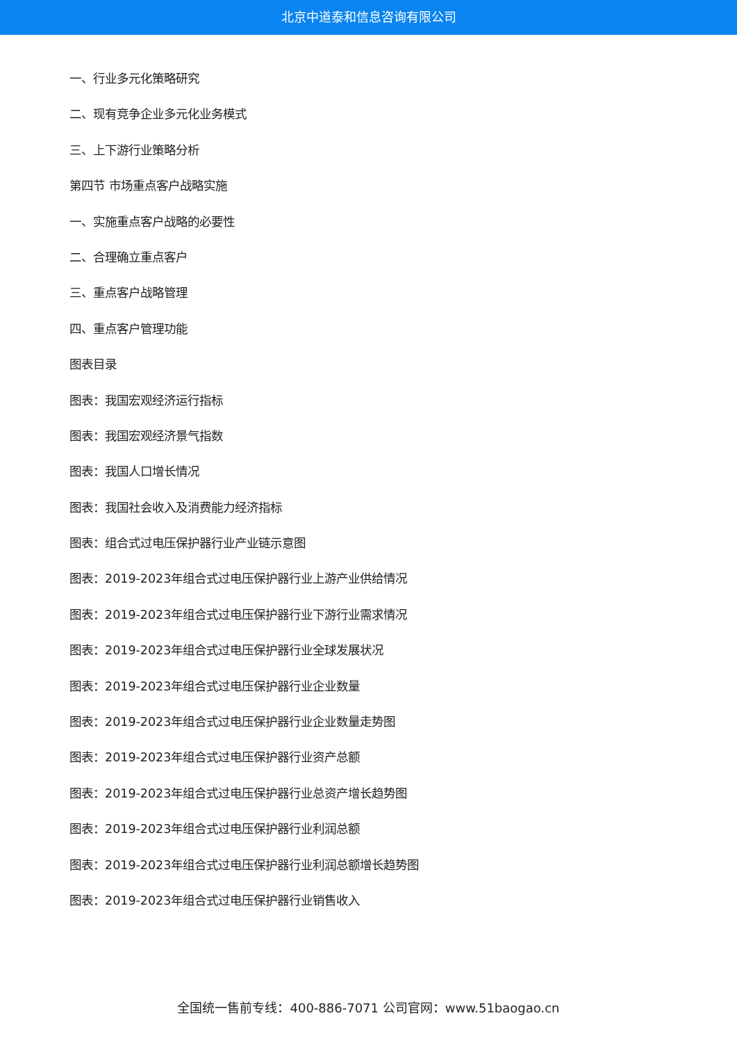北京中道泰和信息咨询有限公司
一、行业多元化策略研究
二、现有竞争企业多元化业务模式
三、上下游行业策略分析
第四节 市场重点客户战略实施
一、实施重点客户战略的必要性
二、合理确立重点客户
三、重点客户战略管理
四、重点客户管理功能
图表目录
图表：我国宏观经济运行指标
图表：我国宏观经济景气指数
图表：我国人口增长情况
图表：我国社会收入及消费能力经济指标
图表：组合式过电压保护器行业产业链示意图
图表：2019-2023年组合式过电压保护器行业上游产业供给情况
图表：2019-2023年组合式过电压保护器行业下游行业需求情况
图表：2019-2023年组合式过电压保护器行业全球发展状况
图表：2019-2023年组合式过电压保护器行业企业数量
图表：2019-2023年组合式过电压保护器行业企业数量走势图
图表：2019-2023年组合式过电压保护器行业资产总额
图表：2019-2023年组合式过电压保护器行业总资产增长趋势图
图表：2019-2023年组合式过电压保护器行业利润总额
图表：2019-2023年组合式过电压保护器行业利润总额增长趋势图
图表：2019-2023年组合式过电压保护器行业销售收入
全国统一售前专线：400-886-7071 公司官网：www.51baogao.cn